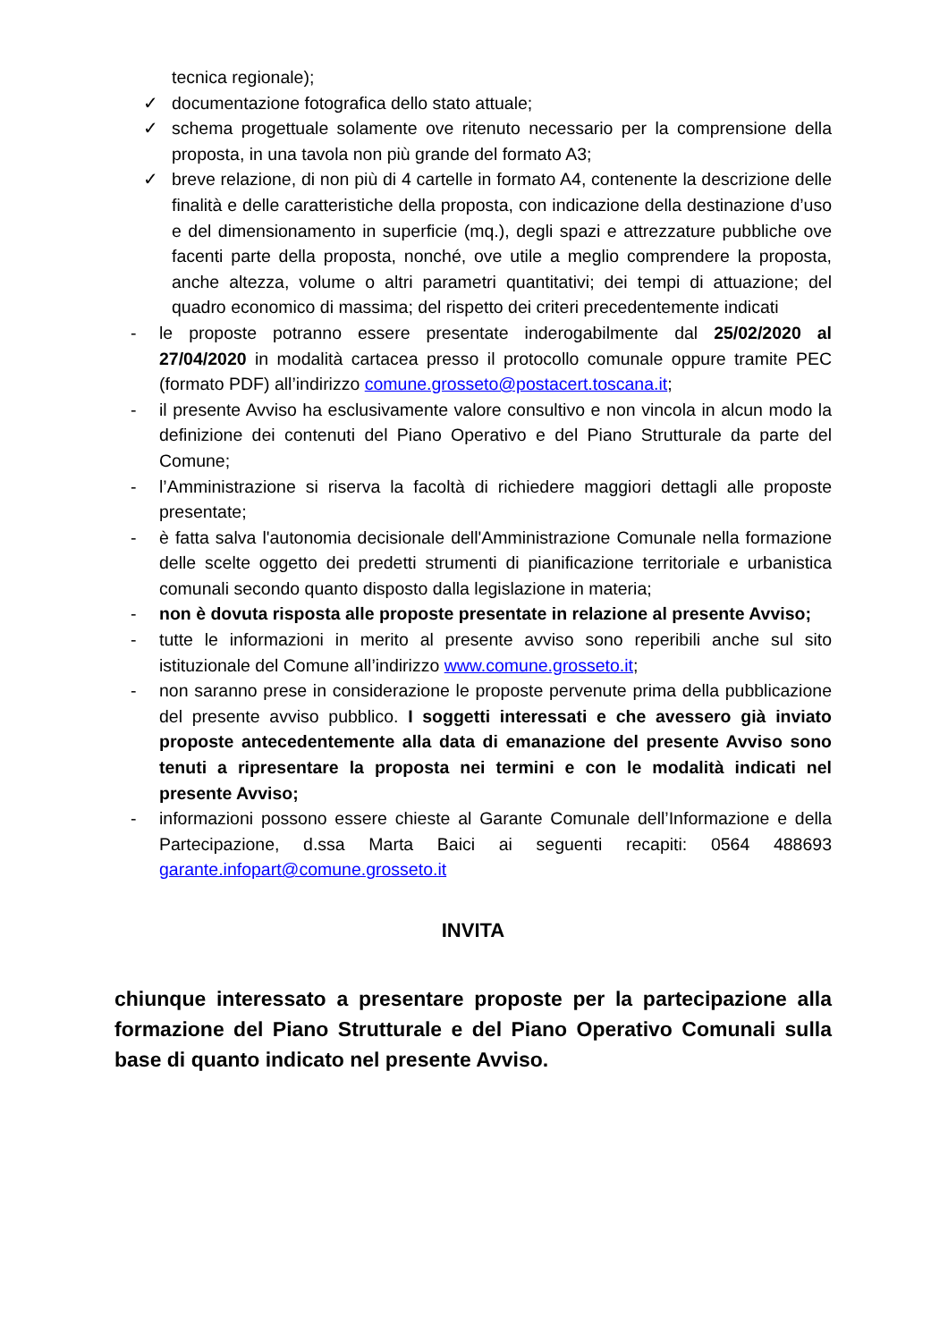tecnica regionale);
✓ documentazione fotografica dello stato attuale;
✓ schema progettuale solamente ove ritenuto necessario per la comprensione della proposta, in una tavola non più grande del formato A3;
✓ breve relazione, di non più di 4 cartelle in formato A4, contenente la descrizione delle finalità e delle caratteristiche della proposta, con indicazione della destinazione d’uso e del dimensionamento in superficie (mq.), degli spazi e attrezzature pubbliche ove facenti parte della proposta, nonché, ove utile a meglio comprendere la proposta, anche altezza, volume o altri parametri quantitativi; dei tempi di attuazione; del quadro economico di massima; del rispetto dei criteri precedentemente indicati
- le proposte potranno essere presentate inderogabilmente dal 25/02/2020 al 27/04/2020 in modalità cartacea presso il protocollo comunale oppure tramite PEC (formato PDF) all’indirizzo comune.grosseto@postacert.toscana.it;
- il presente Avviso ha esclusivamente valore consultivo e non vincola in alcun modo la definizione dei contenuti del Piano Operativo e del Piano Strutturale da parte del Comune;
- l’Amministrazione si riserva la facoltà di richiedere maggiori dettagli alle proposte presentate;
- è fatta salva l'autonomia decisionale dell'Amministrazione Comunale nella formazione delle scelte oggetto dei predetti strumenti di pianificazione territoriale e urbanistica comunali secondo quanto disposto dalla legislazione in materia;
- non è dovuta risposta alle proposte presentate in relazione al presente Avviso;
- tutte le informazioni in merito al presente avviso sono reperibili anche sul sito istituzionale del Comune all’indirizzo www.comune.grosseto.it;
- non saranno prese in considerazione le proposte pervenute prima della pubblicazione del presente avviso pubblico. I soggetti interessati e che avessero già inviato proposte antecedentemente alla data di emanazione del presente Avviso sono tenuti a ripresentare la proposta nei termini e con le modalità indicati nel presente Avviso;
- informazioni possono essere chieste al Garante Comunale dell’Informazione e della Partecipazione, d.ssa Marta Baici ai seguenti recapiti: 0564 488693 garante.infopart@comune.grosseto.it
INVITA
chiunque interessato a presentare proposte per la partecipazione alla formazione del Piano Strutturale e del Piano Operativo Comunali sulla base di quanto indicato nel presente Avviso.